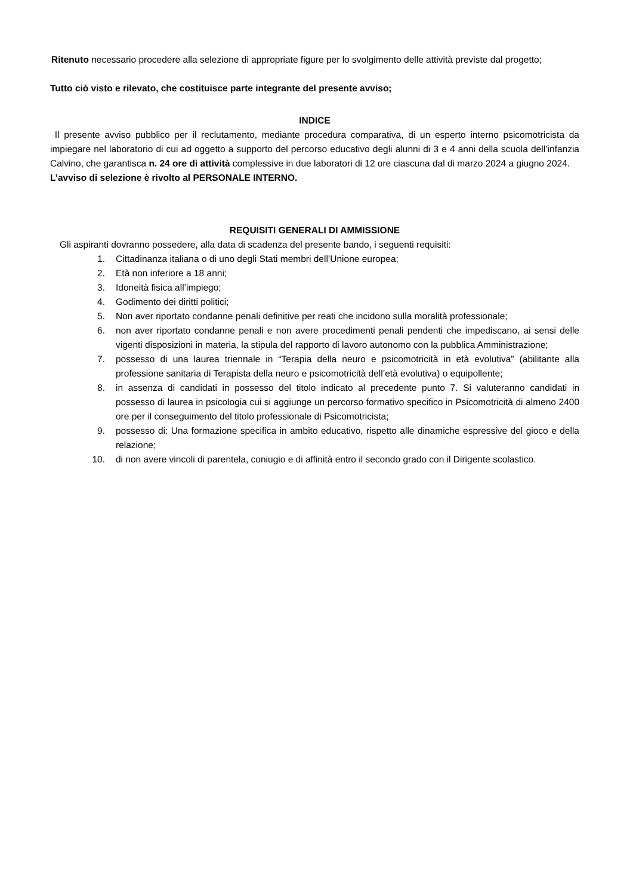Ritenuto necessario procedere alla selezione di appropriate figure per lo svolgimento delle attività previste dal progetto;
Tutto ciò visto e rilevato, che costituisce parte integrante del presente avviso;
INDICE
Il presente avviso pubblico per il reclutamento, mediante procedura comparativa, di un esperto interno psicomotricista da impiegare nel laboratorio di cui ad oggetto a supporto del percorso educativo degli alunni di 3 e 4 anni della scuola dell’infanzia Calvino, che garantisca n. 24 ore di attività complessive in due laboratori di 12 ore ciascuna dal di marzo 2024 a giugno 2024.
L’avviso di selezione è rivolto al PERSONALE INTERNO.
REQUISITI GENERALI DI AMMISSIONE
Gli aspiranti dovranno possedere, alla data di scadenza del presente bando, i seguenti requisiti:
1. Cittadinanza italiana o di uno degli Stati membri dell’Unione europea;
2. Età non inferiore a 18 anni;
3. Idoneità fisica all’impiego;
4. Godimento dei diritti politici;
5. Non aver riportato condanne penali definitive per reati che incidono sulla moralità professionale;
6. non aver riportato condanne penali e non avere procedimenti penali pendenti che impediscano, ai sensi delle vigenti disposizioni in materia, la stipula del rapporto di lavoro autonomo con la pubblica Amministrazione;
7. possesso di una laurea triennale in “Terapia della neuro e psicomotricità in età evolutiva” (abilitante alla professione sanitaria di Terapista della neuro e psicomotricità dell’età evolutiva) o equipollente;
8. in assenza di candidati in possesso del titolo indicato al precedente punto 7. Si valuteranno candidati in possesso di laurea in psicologia cui si aggiunge un percorso formativo specifico in Psicomotricità di almeno 2400 ore per il conseguimento del titolo professionale di Psicomotricista;
9. possesso di: Una formazione specifica in ambito educativo, rispetto alle dinamiche espressive del gioco e della relazione;
10. di non avere vincoli di parentela, coniugio e di affinità entro il secondo grado con il Dirigente scolastico.